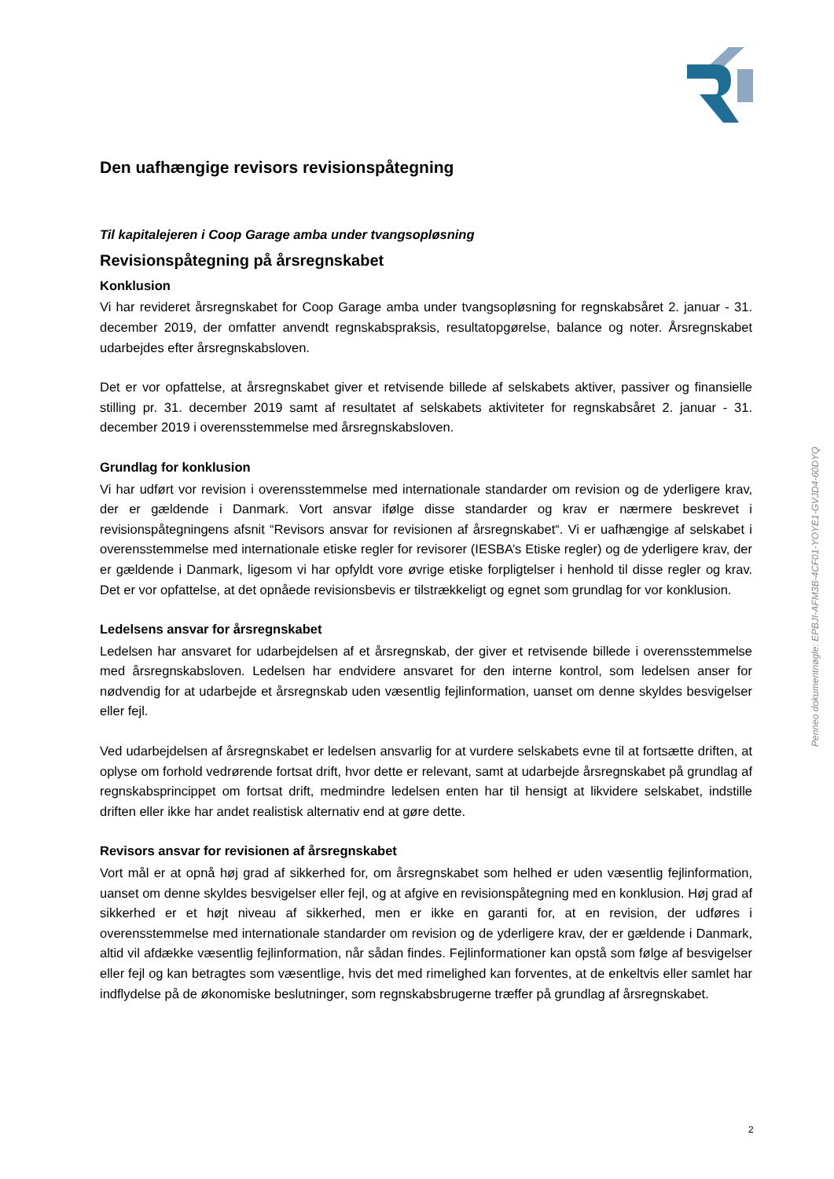Den uafhængige revisors revisionspåtegning
Til kapitalejeren i Coop Garage amba under tvangsopløsning
Revisionspåtegning på årsregnskabet
Konklusion
Vi har revideret årsregnskabet for Coop Garage amba under tvangsopløsning for regnskabsåret 2. januar - 31. december 2019, der omfatter anvendt regnskabspraksis, resultatopgørelse, balance og noter. Årsregnskabet udarbejdes efter årsregnskabsloven.
Det er vor opfattelse, at årsregnskabet giver et retvisende billede af selskabets aktiver, passiver og finansielle stilling pr. 31. december 2019 samt af resultatet af selskabets aktiviteter for regnskabsåret 2. januar - 31. december 2019 i overensstemmelse med årsregnskabsloven.
Grundlag for konklusion
Vi har udført vor revision i overensstemmelse med internationale standarder om revision og de yderligere krav, der er gældende i Danmark. Vort ansvar ifølge disse standarder og krav er nærmere beskrevet i revisionspåtegningens afsnit “Revisors ansvar for revisionen af årsregnskabet“. Vi er uafhængige af selskabet i overensstemmelse med internationale etiske regler for revisorer (IESBA’s Etiske regler) og de yderligere krav, der er gældende i Danmark, ligesom vi har opfyldt vore øvrige etiske forpligtelser i henhold til disse regler og krav. Det er vor opfattelse, at det opnåede revisionsbevis er tilstrækkeligt og egnet som grundlag for vor konklusion.
Ledelsens ansvar for årsregnskabet
Ledelsen har ansvaret for udarbejdelsen af et årsregnskab, der giver et retvisende billede i overensstemmelse med årsregnskabsloven. Ledelsen har endvidere ansvaret for den interne kontrol, som ledelsen anser for nødvendig for at udarbejde et årsregnskab uden væsentlig fejlinformation, uanset om denne skyldes besvigelser eller fejl.
Ved udarbejdelsen af årsregnskabet er ledelsen ansvarlig for at vurdere selskabets evne til at fortsætte driften, at oplyse om forhold vedrørende fortsat drift, hvor dette er relevant, samt at udarbejde årsregnskabet på grundlag af regnskabsprincippet om fortsat drift, medmindre ledelsen enten har til hensigt at likvidere selskabet, indstille driften eller ikke har andet realistisk alternativ end at gøre dette.
Revisors ansvar for revisionen af årsregnskabet
Vort mål er at opnå høj grad af sikkerhed for, om årsregnskabet som helhed er uden væsentlig fejlinformation, uanset om denne skyldes besvigelser eller fejl, og at afgive en revisionspåtegning med en konklusion. Høj grad af sikkerhed er et højt niveau af sikkerhed, men er ikke en garanti for, at en revision, der udføres i overensstemmelse med internationale standarder om revision og de yderligere krav, der er gældende i Danmark, altid vil afdække væsentlig fejlinformation, når sådan findes. Fejlinformationer kan opstå som følge af besvigelser eller fejl og kan betragtes som væsentlige, hvis det med rimelighed kan forventes, at de enkeltvis eller samlet har indflydelse på de økonomiske beslutninger, som regnskabsbrugerne træffer på grundlag af årsregnskabet.
Penneo dokumentnøgle: EPBJI-AFM3B-4CF01-YOYE1-GVJD4-60DYQ
2